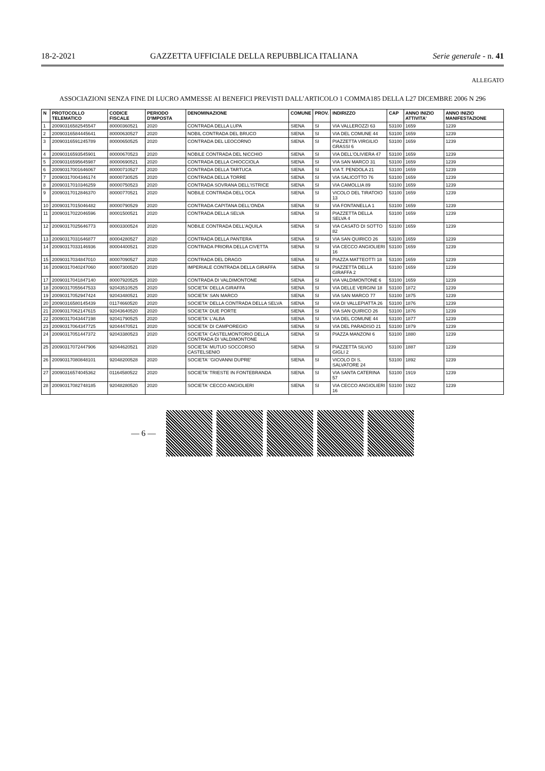18-2-2021 GAZZETTA UFFICIALE DELLA REPUBBLICA ITALIANA Serie generale - n. 41
ALLEGATO
ASSOCIAZIONI SENZA FINE DI LUCRO AMMESSE AI BENEFICI PREVISTI DALL’ARTICOLO 1 COMMA185 DELLA L27 DICEMBRE 2006 N 296
| N | PROTOCOLLO TELEMATICO | CODICE FISCALE | PERIODO D'IMPOSTA | DENOMINAZIONE | COMUNE | PROV. | INDIRIZZO | CAP | ANNO INIZIO ATTIVITA' | ANNO INIZIO MANIFESTAZIONE |
| --- | --- | --- | --- | --- | --- | --- | --- | --- | --- | --- |
| 1 | 20090316582545547 | 80000360521 | 2020 | CONTRADA DELLA LUPA | SIENA | SI | VIA VALLEROZZI 63 | 53100 | 1659 | 1239 |
| 2 | 20090316584445641 | 80000630527 | 2020 | NOBIL CONTRADA DEL BRUCO | SIENA | SI | VIA DEL COMUNE 44 | 53100 | 1659 | 1239 |
| 3 | 20090316591245789 | 80000650525 | 2020 | CONTRADA DEL LEOCORNO | SIENA | SI | PIAZZETTA VIRGILIO GRASSI 6 | 53100 | 1659 | 1239 |
| 4 | 20090316593545901 | 80000670523 | 2020 | NOBILE CONTRADA DEL NICCHIO | SIENA | SI | VIA DELL'OLIVIERA 47 | 53100 | 1659 | 1239 |
| 5 | 20090316595645987 | 80000690521 | 2020 | CONTRADA DELLA CHIOCCIOLA | SIENA | SI | VIA SAN MARCO 31 | 53100 | 1659 | 1239 |
| 6 | 20090317001646067 | 80000710527 | 2020 | CONTRADA DELLA TARTUCA | SIENA | SI | VIA T. PENDOLA 21 | 53100 | 1659 | 1239 |
| 7 | 20090317004346174 | 80000730525 | 2020 | CONTRADA DELLA TORRE | SIENA | SI | VIA SALICOTTO 76 | 53100 | 1659 | 1239 |
| 8 | 20090317010346259 | 80000750523 | 2020 | CONTRADA SOVRANA DELL'ISTRICE | SIENA | SI | VIA CAMOLLIA 89 | 53100 | 1659 | 1239 |
| 9 | 20090317012846370 | 80000770521 | 2020 | NOBILE CONTRADA DELL'OCA | SIENA | SI | VICOLO DEL TIRATOIO 13 | 53100 | 1659 | 1239 |
| 10 | 20090317015046482 | 80000790529 | 2020 | CONTRADA CAPITANA DELL'ONDA | SIENA | SI | VIA FONTANELLA 1 | 53100 | 1659 | 1239 |
| 11 | 20090317022046596 | 80001500521 | 2020 | CONTRADA DELLA SELVA | SIENA | SI | PIAZZETTA DELLA SELVA 4 | 53100 | 1659 | 1239 |
| 12 | 20090317025646773 | 80003300524 | 2020 | NOBILE CONTRADA DELL'AQUILA | SIENA | SI | VIA CASATO DI SOTTO 82 | 53100 | 1659 | 1239 |
| 13 | 20090317031646877 | 80004280527 | 2020 | CONTRADA DELLA PANTERA | SIENA | SI | VIA SAN QUIRICO 26 | 53100 | 1659 | 1239 |
| 14 | 20090317033146936 | 80004400521 | 2020 | CONTRADA PRIORA DELLA CIVETTA | SIENA | SI | VIA CECCO ANGIOLIERI 16 | 53100 | 1659 | 1239 |
| 15 | 20090317034847010 | 80007090527 | 2020 | CONTRADA DEL DRAGO | SIENA | SI | PIAZZA MATTEOTTI 18 | 53100 | 1659 | 1239 |
| 16 | 20090317040247060 | 80007300520 | 2020 | IMPERIALE CONTRADA DELLA GIRAFFA | SIENA | SI | PIAZZETTA DELLA GIRAFFA 2 | 53100 | 1659 | 1239 |
| 17 | 20090317041847140 | 80007920525 | 2020 | CONTRADA DI VALDIMONTONE | SIENA | SI | VIA VALDIMONTONE 6 | 53100 | 1659 | 1239 |
| 18 | 20090317055647533 | 92043510525 | 2020 | SOCIETA' DELLA GIRAFFA | SIENA | SI | VIA DELLE VERGINI 18 | 53100 | 1872 | 1239 |
| 19 | 20090317052947424 | 92043480521 | 2020 | SOCIETA' SAN MARCO | SIENA | SI | VIA SAN MARCO 77 | 53100 | 1875 | 1239 |
| 20 | 20090316580145439 | 01174660520 | 2020 | SOCIETA' DELLA CONTRADA DELLA SELVA | SIENA | SI | VIA DI VALLEPIATTA 26 | 53100 | 1876 | 1239 |
| 21 | 20090317062147615 | 92043640520 | 2020 | SOCIETA' DUE PORTE | SIENA | SI | VIA SAN QUIRICO 26 | 53100 | 1876 | 1239 |
| 22 | 20090317043447198 | 92041790525 | 2020 | SOCIETA' L'ALBA | SIENA | SI | VIA DEL COMUNE 44 | 53100 | 1877 | 1239 |
| 23 | 20090317064347725 | 92044470521 | 2020 | SOCIETA' DI CAMPOREGIO | SIENA | SI | VIA DEL PARADISO 21 | 53100 | 1879 | 1239 |
| 24 | 20090317051447372 | 92043380523 | 2020 | SOCIETA' CASTELMONTORIO DELLA CONTRADA DI VALDIMONTONE | SIENA | SI | PIAZZA MANZONI 6 | 53100 | 1880 | 1239 |
| 25 | 20090317072447906 | 92044620521 | 2020 | SOCIETA' MUTUO SOCCORSO CASTELSENIO | SIENA | SI | PIAZZETTA SILVIO GIGLI 2 | 53100 | 1887 | 1239 |
| 26 | 20090317080848101 | 92048200528 | 2020 | SOCIETA' 'GIOVANNI DUPRE' | SIENA | SI | VICOLO DI S. SALVATORE 24 | 53100 | 1892 | 1239 |
| 27 | 20090316574045362 | 01164580522 | 2020 | SOCIETA' TRIESTE IN FONTEBRANDA | SIENA | SI | VIA SANTA CATERINA 57 | 53100 | 1919 | 1239 |
| 28 | 20090317082748185 | 92048280520 | 2020 | SOCIETA' CECCO ANGIOLIERI | SIENA | SI | VIA CECCO ANGIOLIERI 16 | 53100 | 1922 | 1239 |
— 6 —